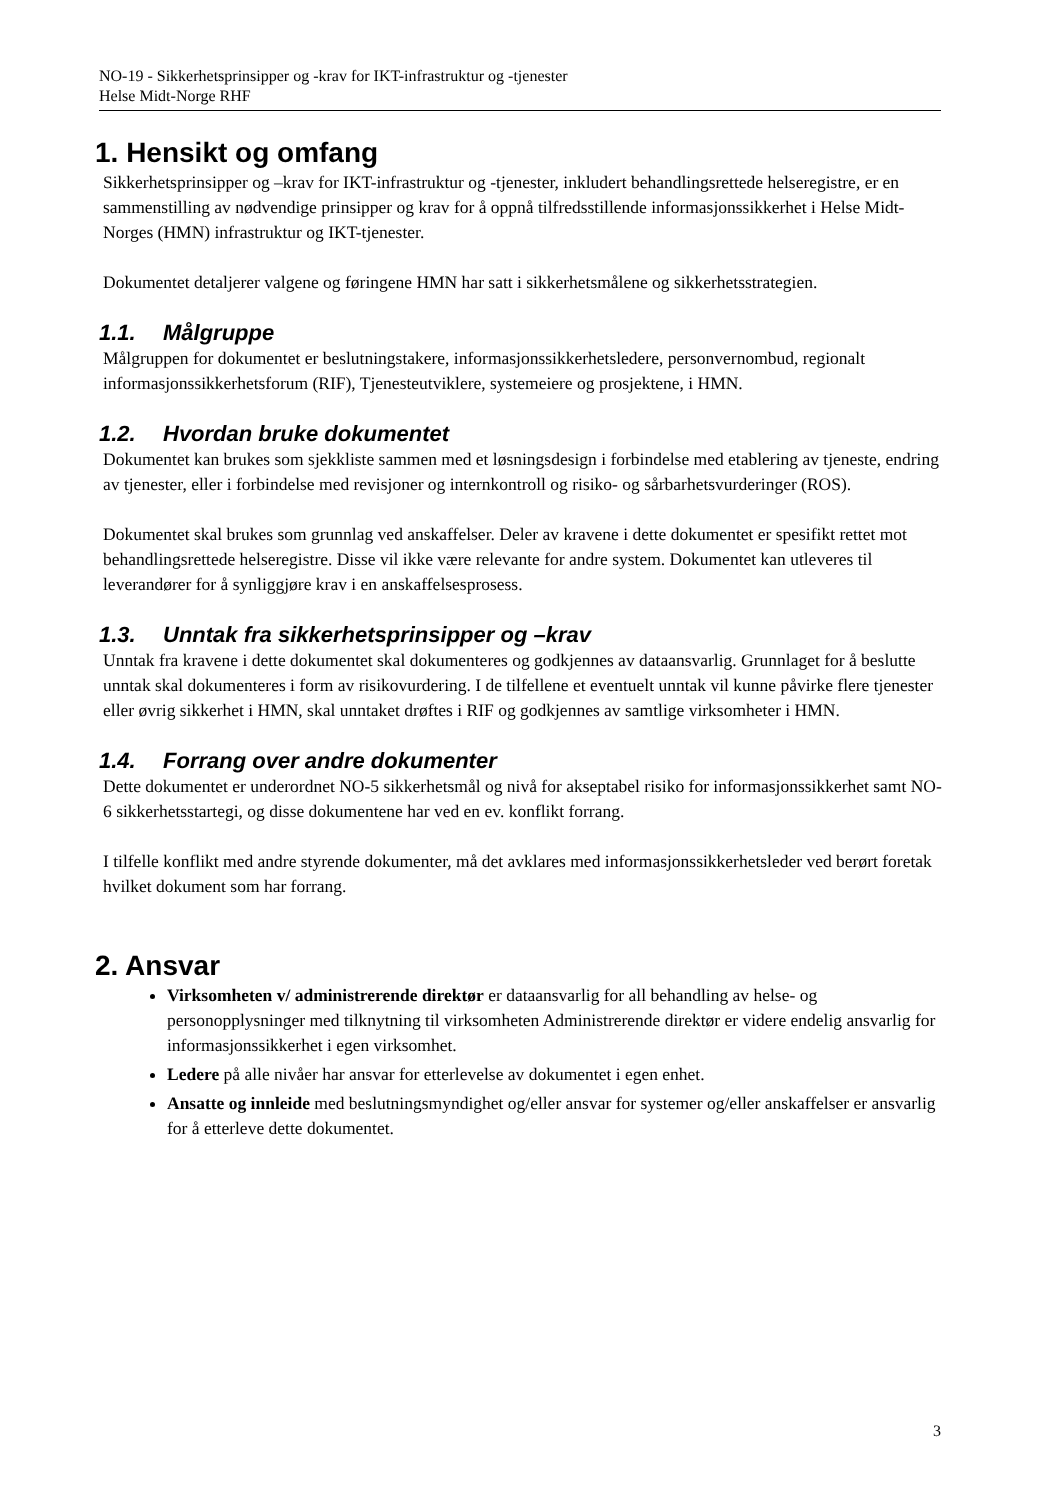NO-19 - Sikkerhetsprinsipper og -krav for IKT-infrastruktur og -tjenester
Helse Midt-Norge RHF
1. Hensikt og omfang
Sikkerhetsprinsipper og –krav for IKT-infrastruktur og -tjenester, inkludert behandlingsrettede helseregistre, er en sammenstilling av nødvendige prinsipper og krav for å oppnå tilfredsstillende informasjonssikkerhet i Helse Midt-Norges (HMN) infrastruktur og IKT-tjenester.
Dokumentet detaljerer valgene og føringene HMN har satt i sikkerhetsmålene og sikkerhetsstrategien.
1.1. Målgruppe
Målgruppen for dokumentet er beslutningstakere, informasjonssikkerhetsledere, personvernombud, regionalt informasjonssikkerhetsforum (RIF), Tjenesteutviklere, systemeiere og prosjektene, i HMN.
1.2. Hvordan bruke dokumentet
Dokumentet kan brukes som sjekkliste sammen med et løsningsdesign i forbindelse med etablering av tjeneste, endring av tjenester, eller i forbindelse med revisjoner og internkontroll og risiko- og sårbarhetsvurderinger (ROS).
Dokumentet skal brukes som grunnlag ved anskaffelser. Deler av kravene i dette dokumentet er spesifikt rettet mot behandlingsrettede helseregistre. Disse vil ikke være relevante for andre system. Dokumentet kan utleveres til leverandører for å synliggjøre krav i en anskaffelsesprosess.
1.3. Unntak fra sikkerhetsprinsipper og –krav
Unntak fra kravene i dette dokumentet skal dokumenteres og godkjennes av dataansvarlig. Grunnlaget for å beslutte unntak skal dokumenteres i form av risikovurdering. I de tilfellene et eventuelt unntak vil kunne påvirke flere tjenester eller øvrig sikkerhet i HMN, skal unntaket drøftes i RIF og godkjennes av samtlige virksomheter i HMN.
1.4. Forrang over andre dokumenter
Dette dokumentet er underordnet NO-5 sikkerhetsmål og nivå for akseptabel risiko for informasjonssikkerhet samt NO-6 sikkerhetsstartegi, og disse dokumentene har ved en ev. konflikt forrang.
I tilfelle konflikt med andre styrende dokumenter, må det avklares med informasjonssikkerhetsleder ved berørt foretak hvilket dokument som har forrang.
2. Ansvar
Virksomheten v/ administrerende direktør er dataansvarlig for all behandling av helse- og personopplysninger med tilknytning til virksomheten Administrerende direktør er videre endelig ansvarlig for informasjonssikkerhet i egen virksomhet.
Ledere på alle nivåer har ansvar for etterlevelse av dokumentet i egen enhet.
Ansatte og innleide med beslutningsmyndighet og/eller ansvar for systemer og/eller anskaffelser er ansvarlig for å etterleve dette dokumentet.
3